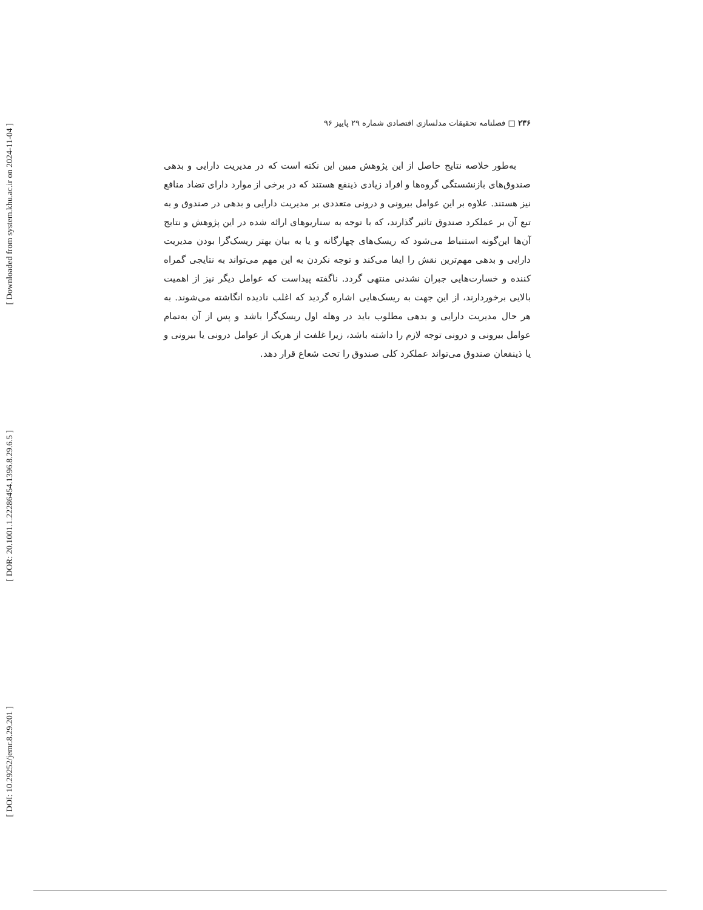[ Downloaded from system.khu.ac.ir on 2024-11-04 ]
[ DOR: 20.1001.1.22286454.1396.8.29.6.5 ]
[ DOI: 10.29252/jemr.8.29.201 ]
۲۳۶ □ فصلنامه تحقیقات مدلسازی اقتصادی شماره ۲۹ پاییز ۹۶
به‌طور خلاصه نتایج حاصل از این پژوهش مبین این نکته است که در مدیریت دارایی و بدهی صندوق‌های بازنشستگی گروه‌ها و افراد زیادی ذینفع هستند که در برخی از موارد دارای تضاد منافع نیز هستند. علاوه بر این عوامل بیرونی و درونی متعددی بر مدیریت دارایی و بدهی در صندوق و به تبع آن بر عملکرد صندوق تاثیر گذارند، که با توجه به سناریوهای ارائه شده در این پژوهش و نتایج آن‌ها این‌گونه استنباط می‌شود که ریسک‌های چهارگانه و یا به بیان بهتر ریسک‌گرا بودن مدیریت دارایی و بدهی مهم‌ترین نقش را ایفا می‌کند و توجه نکردن به این مهم می‌تواند به نتایجی گمراه کننده و خسارت‌هایی جبران نشدنی منتهی گردد. ناگفته پیداست که عوامل دیگر نیز از اهمیت بالایی برخوردارند، از این جهت به ریسک‌هایی اشاره گردید که اغلب نادیده انگاشته می‌شوند. به هر حال مدیریت دارایی و بدهی مطلوب باید در وهله اول ریسک‌گرا باشد و پس از آن به‌تمام عوامل بیرونی و درونی توجه لازم را داشته باشد، زیرا غلفت از هریک از عوامل درونی یا بیرونی و یا ذینفعان صندوق می‌تواند عملکرد کلی صندوق را تحت شعاع قرار دهد.